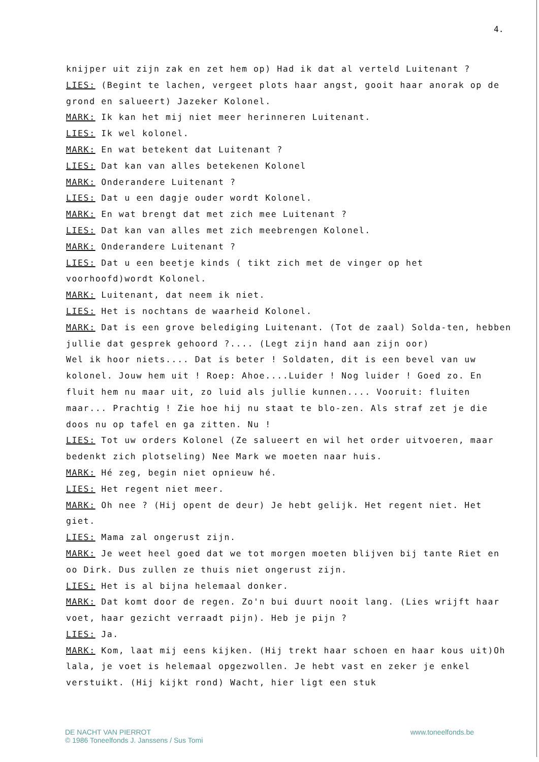4.
knijper uit zijn zak en zet hem op) Had ik dat al verteld Luitenant ?
LIES: (Begint te lachen, vergeet plots haar angst, gooit haar anorak op de grond en salueert) Jazeker Kolonel.
MARK: Ik kan het mij niet meer herinneren Luitenant.
LIES: Ik wel kolonel.
MARK: En wat betekent dat Luitenant ?
LIES: Dat kan van alles betekenen Kolonel
MARK: Onderandere Luitenant ?
LIES: Dat u een dagje ouder wordt Kolonel.
MARK: En wat brengt dat met zich mee Luitenant ?
LIES: Dat kan van alles met zich meebrengen Kolonel.
MARK: Onderandere Luitenant ?
LIES: Dat u een beetje kinds ( tikt zich met de vinger op het voorhoofd)wordt Kolonel.
MARK: Luitenant, dat neem ik niet.
LIES: Het is nochtans de waarheid Kolonel.
MARK: Dat is een grove belediging Luitenant. (Tot de zaal) Solda-ten, hebben jullie dat gesprek gehoord ?.... (Legt zijn hand aan zijn oor)
Wel ik hoor niets.... Dat is beter ! Soldaten, dit is een bevel van uw kolonel. Jouw hem uit ! Roep: Ahoe....Luider ! Nog luider ! Goed zo. En fluit hem nu maar uit, zo luid als jullie kunnen.... Vooruit: fluiten maar... Prachtig ! Zie hoe hij nu staat te blo-zen. Als straf zet je die doos nu op tafel en ga zitten. Nu !
LIES: Tot uw orders Kolonel (Ze salueert en wil het order uitvoeren, maar bedenkt zich plotseling) Nee Mark we moeten naar huis.
MARK: Hé zeg, begin niet opnieuw hé.
LIES: Het regent niet meer.
MARK: Oh nee ? (Hij opent de deur) Je hebt gelijk. Het regent niet. Het giet.
LIES: Mama zal ongerust zijn.
MARK: Je weet heel goed dat we tot morgen moeten blijven bij tante Riet en oo Dirk. Dus zullen ze thuis niet ongerust zijn.
LIES: Het is al bijna helemaal donker.
MARK: Dat komt door de regen. Zo'n bui duurt nooit lang. (Lies wrijft haar voet, haar gezicht verraadt pijn). Heb je pijn ?
LIES: Ja.
MARK: Kom, laat mij eens kijken. (Hij trekt haar schoen en haar kous uit)Oh lala, je voet is helemaal opgezwollen. Je hebt vast en zeker je enkel verstuikt. (Hij kijkt rond) Wacht, hier ligt een stuk
DE NACHT VAN PIERROT
© 1986 Toneelfonds J. Janssens / Sus Tomi
www.toneelfonds.be